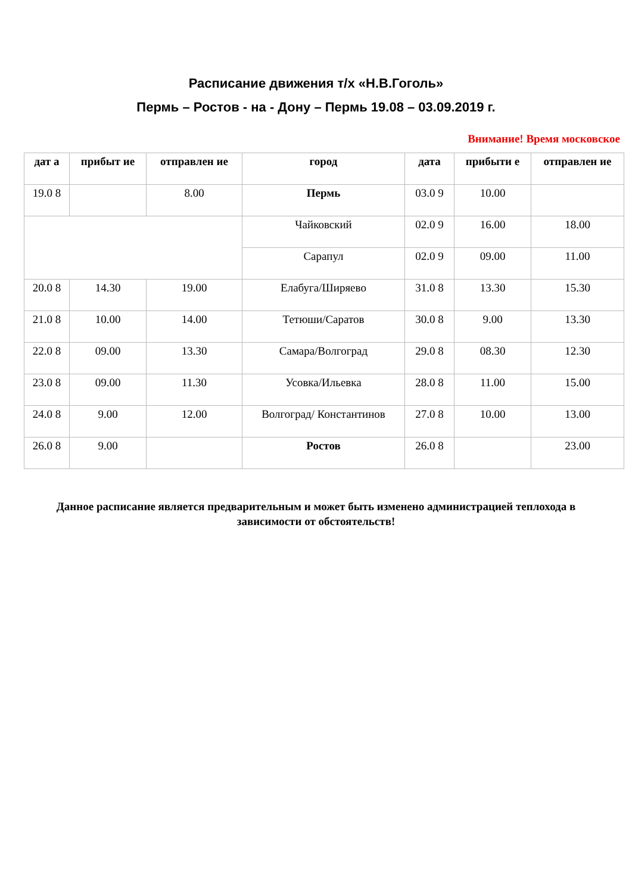Расписание движения т/х «Н.В.Гоголь»
Пермь – Ростов - на - Дону – Пермь 19.08 – 03.09.2019 г.
Внимание! Время московское
| дат а | прибыт ие | отправлен ие | город | дата | прибыти е | отправлен ие |
| --- | --- | --- | --- | --- | --- | --- |
| 19.0 8 | | 8.00 | Пермь | 03.0 9 | 10.00 | |
| | | | Чайковский | 02.0 9 | 16.00 | 18.00 |
| | | | Сарапул | 02.0 9 | 09.00 | 11.00 |
| 20.0 8 | 14.30 | 19.00 | Елабуга/Ширяево | 31.0 8 | 13.30 | 15.30 |
| 21.0 8 | 10.00 | 14.00 | Тетюши/Саратов | 30.0 8 | 9.00 | 13.30 |
| 22.0 8 | 09.00 | 13.30 | Самара/Волгоград | 29.0 8 | 08.30 | 12.30 |
| 23.0 8 | 09.00 | 11.30 | Усовка/Ильевка | 28.0 8 | 11.00 | 15.00 |
| 24.0 8 | 9.00 | 12.00 | Волгоград/ Константинов | 27.0 8 | 10.00 | 13.00 |
| 26.0 8 | 9.00 | | Ростов | 26.0 8 | | 23.00 |
Данное расписание является предварительным и может быть изменено администрацией теплохода в зависимости от обстоятельств!